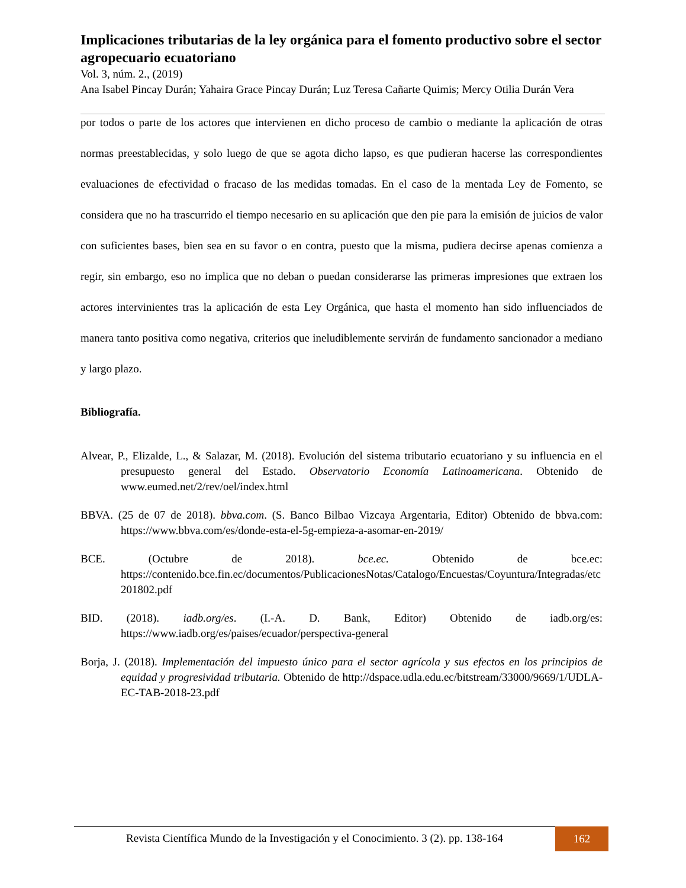Implicaciones tributarias de la ley orgánica para el fomento productivo sobre el sector agropecuario ecuatoriano
Vol. 3, núm. 2., (2019)
Ana Isabel Pincay Durán; Yahaira Grace Pincay Durán; Luz Teresa Cañarte Quimis; Mercy Otilia Durán Vera
por todos o parte de los actores que intervienen en dicho proceso de cambio o mediante la aplicación de otras normas preestablecidas, y solo luego de que se agota dicho lapso, es que pudieran hacerse las correspondientes evaluaciones de efectividad o fracaso de las medidas tomadas. En el caso de la mentada Ley de Fomento, se considera que no ha trascurrido el tiempo necesario en su aplicación que den pie para la emisión de juicios de valor con suficientes bases, bien sea en su favor o en contra, puesto que la misma, pudiera decirse apenas comienza a regir, sin embargo, eso no implica que no deban o puedan considerarse las primeras impresiones que extraen los actores intervinientes tras la aplicación de esta Ley Orgánica, que hasta el momento han sido influenciados de manera tanto positiva como negativa, criterios que ineludiblemente servirán de fundamento sancionador a mediano y largo plazo.
Bibliografía.
Alvear, P., Elizalde, L., & Salazar, M. (2018). Evolución del sistema tributario ecuatoriano y su influencia en el presupuesto general del Estado. Observatorio Economía Latinoamericana. Obtenido de www.eumed.net/2/rev/oel/index.html
BBVA. (25 de 07 de 2018). bbva.com. (S. Banco Bilbao Vizcaya Argentaria, Editor) Obtenido de bbva.com: https://www.bbva.com/es/donde-esta-el-5g-empieza-a-asomar-en-2019/
BCE. (Octubre de 2018). bce.ec. Obtenido de bce.ec: https://contenido.bce.fin.ec/documentos/PublicacionesNotas/Catalogo/Encuestas/Coyuntura/Integradas/etc201802.pdf
BID. (2018). iadb.org/es. (I.-A. D. Bank, Editor) Obtenido de iadb.org/es: https://www.iadb.org/es/paises/ecuador/perspectiva-general
Borja, J. (2018). Implementación del impuesto único para el sector agrícola y sus efectos en los principios de equidad y progresividad tributaria. Obtenido de http://dspace.udla.edu.ec/bitstream/33000/9669/1/UDLA-EC-TAB-2018-23.pdf
Revista Científica Mundo de la Investigación y el Conocimiento. 3 (2). pp. 138-164
162